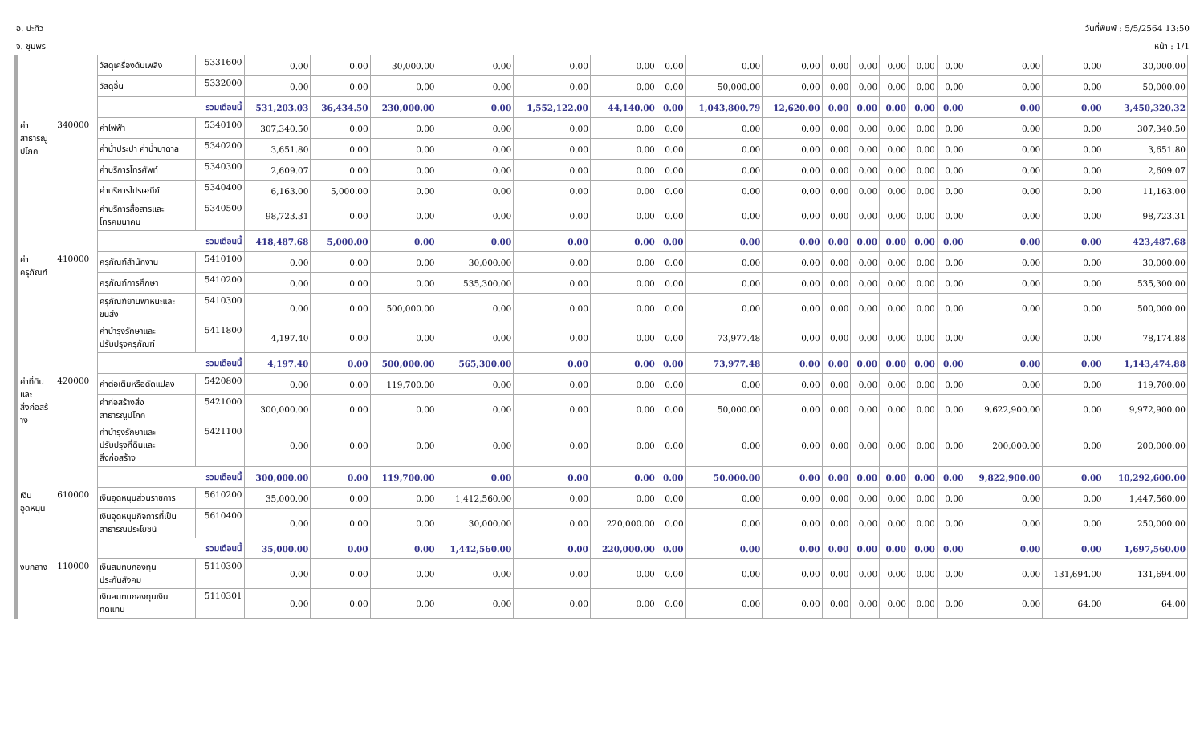อ. ปะทิว
จ. ชุมพร
วันที่พิมพ์ : 5/5/2564 13:50
หน้า : 1/1
| | | วัสดุเครื่องดับเพลิง | 5331600 | 0.00 | 0.00 | 30,000.00 | 0.00 | 0.00 | 0.00 | 0.00 | 0.00 | 0.00 | 0.00 | 0.00 | 0.00 | 0.00 | 0.00 | 0.00 | 0.00 | 30,000.00 |
| | | วัสดุอื่น | 5332000 | 0.00 | 0.00 | 0.00 | 0.00 | 0.00 | 0.00 | 0.00 | 50,000.00 | 0.00 | 0.00 | 0.00 | 0.00 | 0.00 | 0.00 | 0.00 | 0.00 | 50,000.00 |
| | | รวมเดือนนี้ | | 531,203.03 | 36,434.50 | 230,000.00 | 0.00 | 1,552,122.00 | 44,140.00 | 0.00 | 1,043,800.79 | 12,620.00 | 0.00 | 0.00 | 0.00 | 0.00 | 0.00 | 0.00 | 0.00 | 3,450,320.32 |
| ค่า สาธารณู ปโภค | 340000 | ค่าไฟฟ้า | 5340100 | 307,340.50 | 0.00 | 0.00 | 0.00 | 0.00 | 0.00 | 0.00 | 0.00 | 0.00 | 0.00 | 0.00 | 0.00 | 0.00 | 0.00 | 0.00 | 0.00 | 307,340.50 |
| | | ค่าน้ำประปา ค่าน้ำบาดาล | 5340200 | 3,651.80 | 0.00 | 0.00 | 0.00 | 0.00 | 0.00 | 0.00 | 0.00 | 0.00 | 0.00 | 0.00 | 0.00 | 0.00 | 0.00 | 0.00 | 0.00 | 3,651.80 |
| | | ค่าบริการโทรศัพท์ | 5340300 | 2,609.07 | 0.00 | 0.00 | 0.00 | 0.00 | 0.00 | 0.00 | 0.00 | 0.00 | 0.00 | 0.00 | 0.00 | 0.00 | 0.00 | 0.00 | 0.00 | 2,609.07 |
| | | ค่าบริการไปรษณีย์ | 5340400 | 6,163.00 | 5,000.00 | 0.00 | 0.00 | 0.00 | 0.00 | 0.00 | 0.00 | 0.00 | 0.00 | 0.00 | 0.00 | 0.00 | 0.00 | 0.00 | 0.00 | 11,163.00 |
| | | ค่าบริการสื่อสารและ โทรคมนาคม | 5340500 | 98,723.31 | 0.00 | 0.00 | 0.00 | 0.00 | 0.00 | 0.00 | 0.00 | 0.00 | 0.00 | 0.00 | 0.00 | 0.00 | 0.00 | 0.00 | 0.00 | 98,723.31 |
| | | รวมเดือนนี้ | | 418,487.68 | 5,000.00 | 0.00 | 0.00 | 0.00 | 0.00 | 0.00 | 0.00 | 0.00 | 0.00 | 0.00 | 0.00 | 0.00 | 0.00 | 0.00 | 0.00 | 423,487.68 |
| ค่า ครุภัณฑ์ | 410000 | ครุภัณฑ์สำนักงาน | 5410100 | 0.00 | 0.00 | 0.00 | 30,000.00 | 0.00 | 0.00 | 0.00 | 0.00 | 0.00 | 0.00 | 0.00 | 0.00 | 0.00 | 0.00 | 0.00 | 0.00 | 30,000.00 |
| | | ครุภัณฑ์การศึกษา | 5410200 | 0.00 | 0.00 | 0.00 | 535,300.00 | 0.00 | 0.00 | 0.00 | 0.00 | 0.00 | 0.00 | 0.00 | 0.00 | 0.00 | 0.00 | 0.00 | 0.00 | 535,300.00 |
| | | ครุภัณฑ์ยานพาหนะและ ขนส่ง | 5410300 | 0.00 | 0.00 | 500,000.00 | 0.00 | 0.00 | 0.00 | 0.00 | 0.00 | 0.00 | 0.00 | 0.00 | 0.00 | 0.00 | 0.00 | 0.00 | 0.00 | 500,000.00 |
| | | ค่าบำรุงรักษาและ ปรับปรุงครุภัณฑ์ | 5411800 | 4,197.40 | 0.00 | 0.00 | 0.00 | 0.00 | 0.00 | 0.00 | 73,977.48 | 0.00 | 0.00 | 0.00 | 0.00 | 0.00 | 0.00 | 0.00 | 0.00 | 78,174.88 |
| | | รวมเดือนนี้ | | 4,197.40 | 0.00 | 500,000.00 | 565,300.00 | 0.00 | 0.00 | 0.00 | 73,977.48 | 0.00 | 0.00 | 0.00 | 0.00 | 0.00 | 0.00 | 0.00 | 0.00 | 1,143,474.88 |
| ค่าที่ดิน และ สิ่งก่อสร้ าง | 420000 | ค่าต่อเติมหรือดัดแปลง | 5420800 | 0.00 | 0.00 | 119,700.00 | 0.00 | 0.00 | 0.00 | 0.00 | 0.00 | 0.00 | 0.00 | 0.00 | 0.00 | 0.00 | 0.00 | 0.00 | 0.00 | 119,700.00 |
| | | ค่าก่อสร้างสิ่ง สาธารณูปโภค | 5421000 | 300,000.00 | 0.00 | 0.00 | 0.00 | 0.00 | 0.00 | 0.00 | 50,000.00 | 0.00 | 0.00 | 0.00 | 0.00 | 0.00 | 0.00 | 9,622,900.00 | 0.00 | 9,972,900.00 |
| | | ค่าบำรุงรักษาและ ปรับปรุงที่ดินและ สิ่งก่อสร้าง | 5421100 | 0.00 | 0.00 | 0.00 | 0.00 | 0.00 | 0.00 | 0.00 | 0.00 | 0.00 | 0.00 | 0.00 | 0.00 | 0.00 | 0.00 | 200,000.00 | 0.00 | 200,000.00 |
| | | รวมเดือนนี้ | | 300,000.00 | 0.00 | 119,700.00 | 0.00 | 0.00 | 0.00 | 0.00 | 50,000.00 | 0.00 | 0.00 | 0.00 | 0.00 | 0.00 | 0.00 | 9,822,900.00 | 0.00 | 10,292,600.00 |
| เงิน อุดหนุน | 610000 | เงินอุดหนุนส่วนราชการ | 5610200 | 35,000.00 | 0.00 | 0.00 | 1,412,560.00 | 0.00 | 0.00 | 0.00 | 0.00 | 0.00 | 0.00 | 0.00 | 0.00 | 0.00 | 0.00 | 0.00 | 0.00 | 1,447,560.00 |
| | | เงินอุดหนุนกิจการที่เป็น สาธารณประโยชน์ | 5610400 | 0.00 | 0.00 | 0.00 | 30,000.00 | 0.00 | 220,000.00 | 0.00 | 0.00 | 0.00 | 0.00 | 0.00 | 0.00 | 0.00 | 0.00 | 0.00 | 0.00 | 250,000.00 |
| | | รวมเดือนนี้ | | 35,000.00 | 0.00 | 0.00 | 1,442,560.00 | 0.00 | 220,000.00 | 0.00 | 0.00 | 0.00 | 0.00 | 0.00 | 0.00 | 0.00 | 0.00 | 0.00 | 0.00 | 1,697,560.00 |
| งบกลาง | 110000 | เงินสมทบกองทุน ประกันสังคม | 5110300 | 0.00 | 0.00 | 0.00 | 0.00 | 0.00 | 0.00 | 0.00 | 0.00 | 0.00 | 0.00 | 0.00 | 0.00 | 0.00 | 0.00 | 0.00 | 131,694.00 | 131,694.00 |
| | | เงินสมทบกองทุนเงิน ทดแทน | 5110301 | 0.00 | 0.00 | 0.00 | 0.00 | 0.00 | 0.00 | 0.00 | 0.00 | 0.00 | 0.00 | 0.00 | 0.00 | 0.00 | 0.00 | 0.00 | 64.00 | 64.00 |